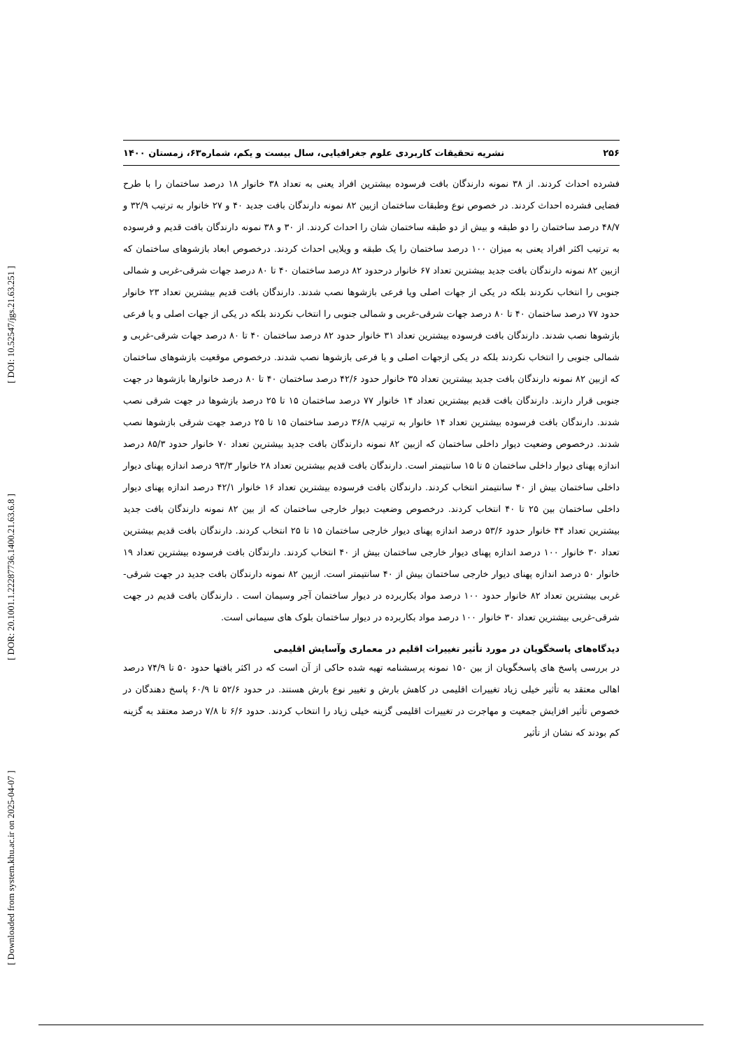[ Downloaded from system.khu.ac.ir on 2025-04-07 ] [ DOR: 20.1001.1.22287736.1400.21.63.6.8 ] [ DOI: 10.52547/jgs.21.63.251 ]
۲۵۶ نشریه تحقیقات کاربردی علوم جغرافیایی، سال بیست و یکم، شماره۶۳، زمستان ۱۴۰۰
فشرده احداث کردند. از ۳۸ نمونه دارندگان بافت فرسوده بیشترین افراد یعنی به تعداد ۳۸ خانوار ۱۸ درصد ساختمان را با طرح فضایی فشرده احداث کردند. در خصوص نوع وطبقات ساختمان ازبین ۸۲ نمونه دارندگان بافت جدید ۴۰ و ۲۷ خانوار به ترتیب ۳۲/۹ و ۴۸/۷ درصد ساختمان را دو طبقه و بیش از دو طبقه ساختمان شان را احداث کردند. از ۳۰ و ۳۸ نمونه دارندگان بافت قدیم و فرسوده به ترتیب اکثر افراد یعنی به میزان ۱۰۰ درصد ساختمان را یک طبقه و ویلایی احداث کردند. درخصوص ابعاد بازشوهای ساختمان که ازبین ۸۲ نمونه دارندگان بافت جدید بیشترین تعداد ۶۷ خانوار درحدود ۸۲ درصد ساختمان ۴۰ تا ۸۰ درصد جهات شرقی-غربی و شمالی جنوبی را انتخاب نکردند بلکه در یکی از جهات اصلی ویا فرعی بازشوها نصب شدند. دارندگان بافت قدیم بیشترین تعداد ۲۳ خانوار حدود ۷۷ درصد ساختمان ۴۰ تا ۸۰ درصد جهات شرقی-غربی و شمالی جنوبی را انتخاب نکردند بلکه در یکی از جهات اصلی و یا فرعی بازشوها نصب شدند. دارندگان بافت فرسوده بیشترین تعداد ۳۱ خانوار حدود ۸۲ درصد ساختمان ۴۰ تا ۸۰ درصد جهات شرقی-غربی و شمالی جنوبی را انتخاب نکردند بلکه در یکی ازجهات اصلی و یا فرعی بازشوها نصب شدند. درخصوص موقعیت بازشوهای ساختمان که ازبین ۸۲ نمونه دارندگان بافت جدید بیشترین تعداد ۳۵ خانوار حدود ۴۲/۶ درصد ساختمان ۴۰ تا ۸۰ درصد خانوارها بازشوها در جهت جنوبی قرار دارند. دارندگان بافت قدیم بیشترین تعداد ۱۴ خانوار ۷۷ درصد ساختمان ۱۵ تا ۲۵ درصد بازشوها در جهت شرقی نصب شدند. دارندگان بافت فرسوده بیشترین تعداد ۱۴ خانوار به ترتیب ۳۶/۸ درصد ساختمان ۱۵ تا ۲۵ درصد جهت شرقی بازشوها نصب شدند. درخصوص وضعیت دیوار داخلی ساختمان که ازبین ۸۲ نمونه دارندگان بافت جدید بیشترین تعداد ۷۰ خانوار حدود ۸۵/۳ درصد اندازه پهنای دیوار داخلی ساختمان ۵ تا ۱۵ سانتیمتر است. دارندگان بافت قدیم بیشترین تعداد ۲۸ خانوار ۹۳/۳ درصد اندازه پهنای دیوار داخلی ساختمان بیش از ۴۰ سانتیمتر انتخاب کردند. دارندگان بافت فرسوده بیشترین تعداد ۱۶ خانوار ۴۲/۱ درصد اندازه پهنای دیوار داخلی ساختمان بین ۲۵ تا ۴۰ انتخاب کردند. درخصوص وضعیت دیوار خارجی ساختمان که از بین ۸۲ نمونه دارندگان بافت جدید بیشترین تعداد ۴۴ خانوار حدود ۵۳/۶ درصد اندازه پهنای دیوار خارجی ساختمان ۱۵ تا ۲۵ انتخاب کردند. دارندگان بافت قدیم بیشترین تعداد ۳۰ خانوار ۱۰۰ درصد اندازه پهنای دیوار خارجی ساختمان بیش از ۴۰ انتخاب کردند. دارندگان بافت فرسوده بیشترین تعداد ۱۹ خانوار ۵۰ درصد اندازه پهنای دیوار خارجی ساختمان بیش از ۴۰ سانتیمتر است. ازبین ۸۲ نمونه دارندگان بافت جدید در جهت شرقی-غربی بیشترین تعداد ۸۲ خانوار حدود ۱۰۰ درصد مواد بکاربرده در دیوار ساختمان آجر وسیمان است . دارندگان بافت قدیم در جهت شرقی-غربی بیشترین تعداد ۳۰ خانوار ۱۰۰ درصد مواد بکاربرده در دیوار ساختمان بلوک های سیمانی است.
دیدگاه‌های پاسخگویان در مورد تأثیر تغییرات اقلیم در معماری وآسایش اقلیمی
در بررسی پاسخ های پاسخگویان از بین ۱۵۰ نمونه پرسشنامه تهیه شده حاکی از آن است که در اکثر بافتها حدود ۵۰ تا ۷۴/۹ درصد اهالی معتقد به تأثیر خیلی زیاد تغییرات اقلیمی در کاهش بارش و تغییر نوع بارش هستند. در حدود ۵۲/۶ تا ۶۰/۹ پاسخ دهندگان در خصوص تأثیر افزایش جمعیت و مهاجرت در تغییرات اقلیمی گزینه خیلی زیاد را انتخاب کردند. حدود ۶/۶ تا ۷/۸ درصد معتقد به گزینه کم بودند که نشان از تأثیر